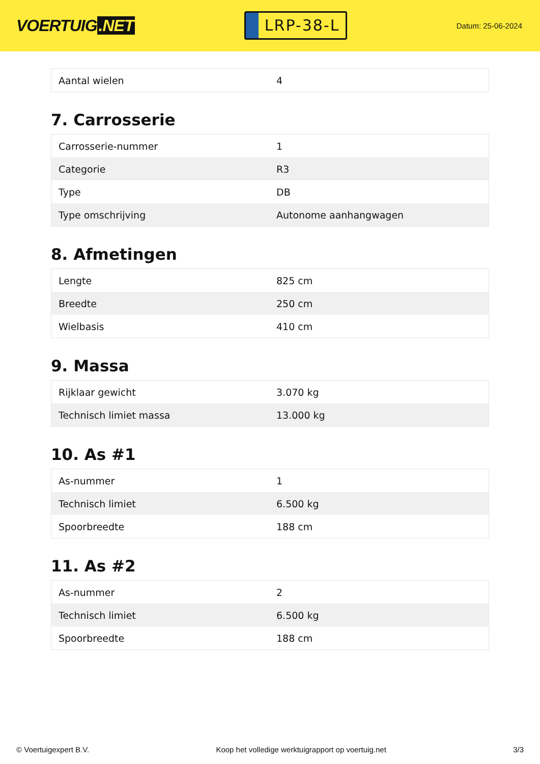VOERTUIG.NET
LRP-38-L
Datum: 25-06-2024
| Aantal wielen | 4 |
7. Carrosserie
| Carrosserie-nummer | 1 |
| Categorie | R3 |
| Type | DB |
| Type omschrijving | Autonome aanhangwagen |
8. Afmetingen
| Lengte | 825 cm |
| Breedte | 250 cm |
| Wielbasis | 410 cm |
9. Massa
| Rijklaar gewicht | 3.070 kg |
| Technisch limiet massa | 13.000 kg |
10. As #1
| As-nummer | 1 |
| Technisch limiet | 6.500 kg |
| Spoorbreedte | 188 cm |
11. As #2
| As-nummer | 2 |
| Technisch limiet | 6.500 kg |
| Spoorbreedte | 188 cm |
© Voertuigexpert B.V. Koop het volledige werktuigrapport op voertuig.net 3/3